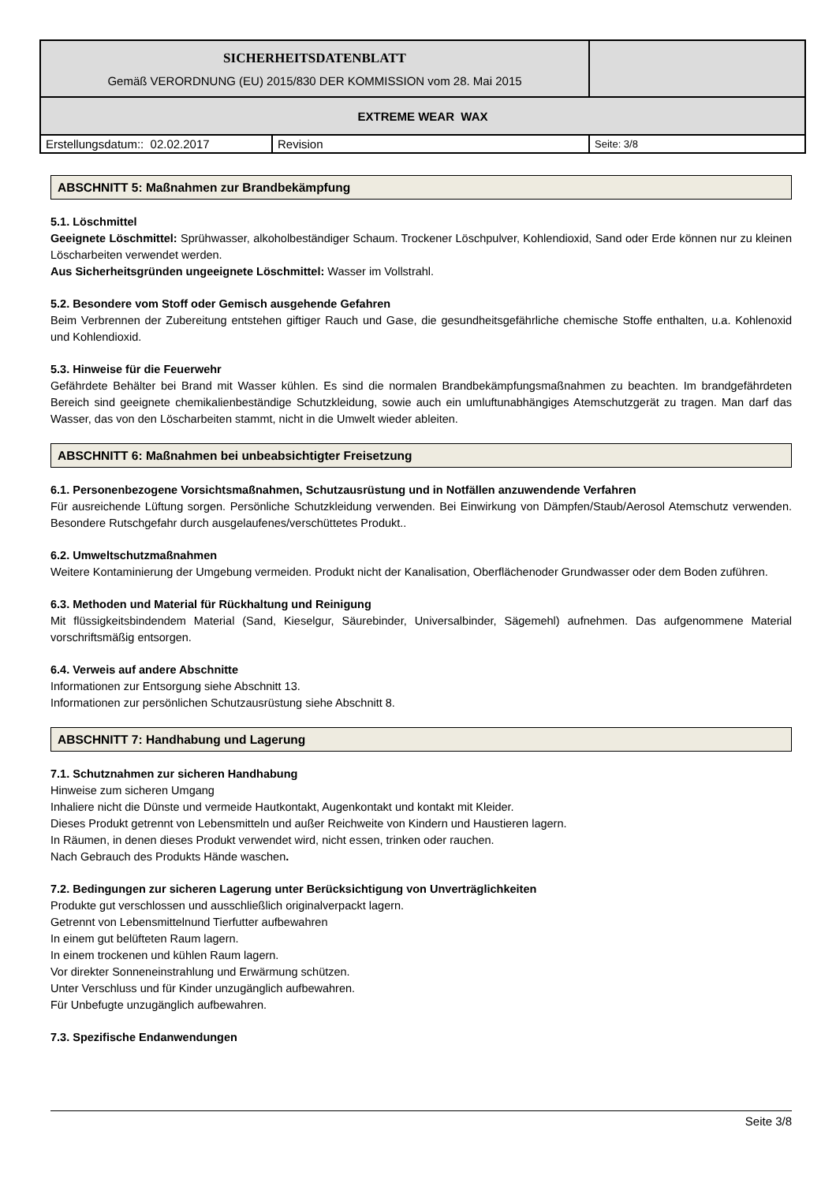| SICHERHEITSDATENBLATT Gemäß VERORDNUNG (EU) 2015/830 DER KOMMISSION vom 28. Mai 2015 | | |
| EXTREME WEAR WAX | | |
| Erstellungsdatum:: 02.02.2017 | Revision | Seite: 3/8 |
ABSCHNITT 5: Maßnahmen zur Brandbekämpfung
5.1. Löschmittel
Geeignete Löschmittel: Sprühwasser, alkoholbeständiger Schaum. Trockener Löschpulver, Kohlendioxid, Sand oder Erde können nur zu kleinen Löscharbeiten verwendet werden.
Aus Sicherheitsgründen ungeeignete Löschmittel: Wasser im Vollstrahl.
5.2. Besondere vom Stoff oder Gemisch ausgehende Gefahren
Beim Verbrennen der Zubereitung entstehen giftiger Rauch und Gase, die gesundheitsgefährliche chemische Stoffe enthalten, u.a. Kohlenoxid und Kohlendioxid.
5.3. Hinweise für die Feuerwehr
Gefährdete Behälter bei Brand mit Wasser kühlen. Es sind die normalen Brandbekämpfungsmaßnahmen zu beachten. Im brandgefährdeten Bereich sind geeignete chemikalienbeständige Schutzkleidung, sowie auch ein umluftunabhängiges Atemschutzgerät zu tragen. Man darf das Wasser, das von den Löscharbeiten stammt, nicht in die Umwelt wieder ableiten.
ABSCHNITT 6: Maßnahmen bei unbeabsichtigter Freisetzung
6.1. Personenbezogene Vorsichtsmaßnahmen, Schutzausrüstung und in Notfällen anzuwendende Verfahren
Für ausreichende Lüftung sorgen. Persönliche Schutzkleidung verwenden. Bei Einwirkung von Dämpfen/Staub/Aerosol Atemschutz verwenden. Besondere Rutschgefahr durch ausgelaufenes/verschüttetes Produkt..
6.2. Umweltschutzmaßnahmen
Weitere Kontaminierung der Umgebung vermeiden. Produkt nicht der Kanalisation, Oberflächenoder Grundwasser oder dem Boden zuführen.
6.3. Methoden und Material für Rückhaltung und Reinigung
Mit flüssigkeitsbindendem Material (Sand, Kieselgur, Säurebinder, Universalbinder, Sägemehl) aufnehmen. Das aufgenommene Material vorschriftsmäßig entsorgen.
6.4. Verweis auf andere Abschnitte
Informationen zur Entsorgung siehe Abschnitt 13.
Informationen zur persönlichen Schutzausrüstung siehe Abschnitt 8.
ABSCHNITT 7: Handhabung und Lagerung
7.1. Schutznahmen zur sicheren Handhabung
Hinweise zum sicheren Umgang
Inhaliere nicht die Dünste und vermeide Hautkontakt, Augenkontakt und kontakt mit Kleider.
Dieses Produkt getrennt von Lebensmitteln und außer Reichweite von Kindern und Haustieren lagern.
In Räumen, in denen dieses Produkt verwendet wird, nicht essen, trinken oder rauchen.
Nach Gebrauch des Produkts Hände waschen.
7.2. Bedingungen zur sicheren Lagerung unter Berücksichtigung von Unverträglichkeiten
Produkte gut verschlossen und ausschließlich originalverpackt lagern.
Getrennt von Lebensmittelnund Tierfutter aufbewahren
In einem gut belüfteten Raum lagern.
In einem trockenen und kühlen Raum lagern.
Vor direkter Sonneneinstrahlung und Erwärmung schützen.
Unter Verschluss und für Kinder unzugänglich aufbewahren.
Für Unbefugte unzugänglich aufbewahren.
7.3. Spezifische Endanwendungen
Seite 3/8